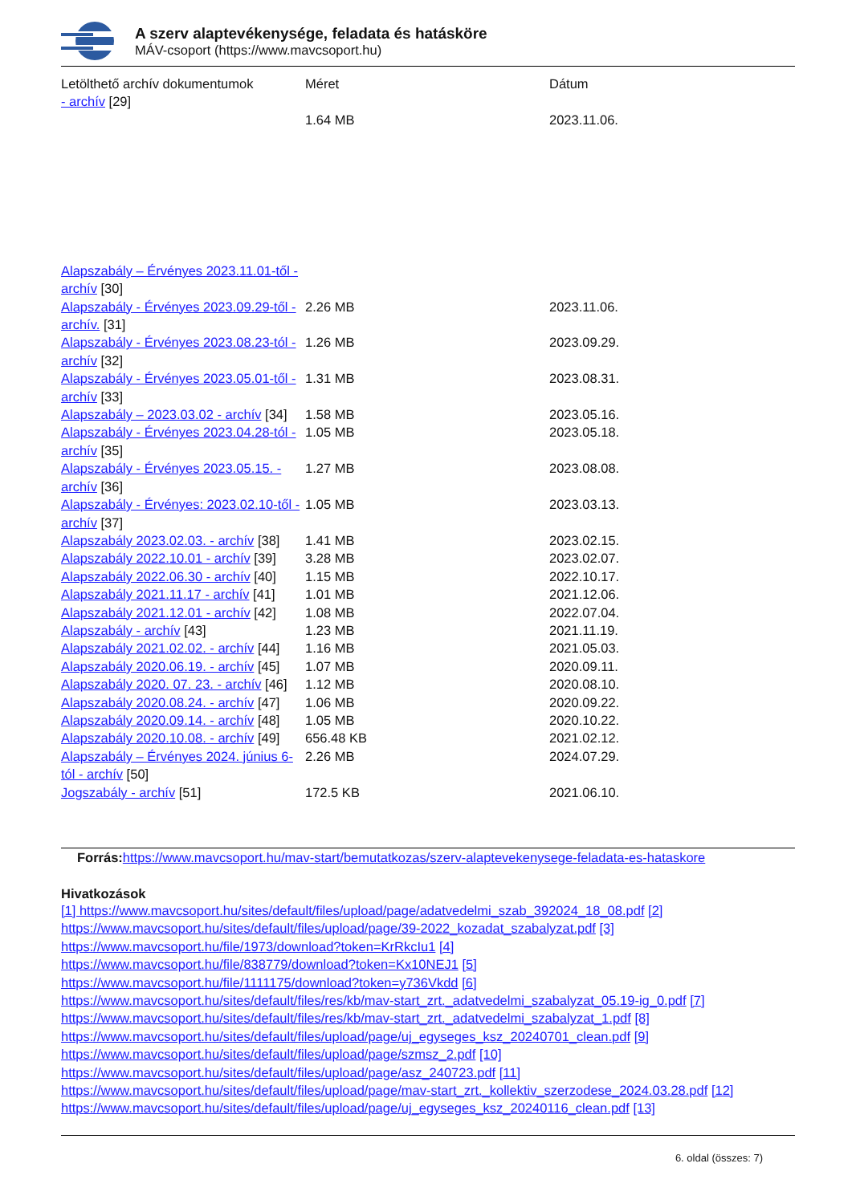A szerv alaptevékenysége, feladata és hatásköre
MÁV-csoport (https://www.mavcsoport.hu)
| Letölthető archív dokumentumok | Méret | Dátum |
| - archív [29] | | |
| | 1.64 MB | 2023.11.06. |
| Alapszabály – Érvényes 2023.11.01-től - archív [30] | | |
| Alapszabály - Érvényes 2023.09.29-től - archív. [31] | 2.26 MB | 2023.11.06. |
| Alapszabály - Érvényes 2023.08.23-tól - archív [32] | 1.26 MB | 2023.09.29. |
| Alapszabály - Érvényes 2023.05.01-től - archív [33] | 1.31 MB | 2023.08.31. |
| Alapszabály – 2023.03.02 - archív [34] | 1.58 MB | 2023.05.16. |
| Alapszabály - Érvényes 2023.04.28-tól - archív [35] | 1.05 MB | 2023.05.18. |
| Alapszabály - Érvényes 2023.05.15. - archív [36] | 1.27 MB | 2023.08.08. |
| Alapszabály - Érvényes: 2023.02.10-től - archív [37] | 1.05 MB | 2023.03.13. |
| Alapszabály 2023.02.03. - archív [38] | 1.41 MB | 2023.02.15. |
| Alapszabály 2022.10.01 - archív [39] | 3.28 MB | 2023.02.07. |
| Alapszabály 2022.06.30 - archív [40] | 1.15 MB | 2022.10.17. |
| Alapszabály 2021.11.17 - archív [41] | 1.01 MB | 2021.12.06. |
| Alapszabály 2021.12.01 - archív [42] | 1.08 MB | 2022.07.04. |
| Alapszabály - archív [43] | 1.23 MB | 2021.11.19. |
| Alapszabály 2021.02.02. - archív [44] | 1.16 MB | 2021.05.03. |
| Alapszabály 2020.06.19. - archív [45] | 1.07 MB | 2020.09.11. |
| Alapszabály 2020. 07. 23. - archív [46] | 1.12 MB | 2020.08.10. |
| Alapszabály 2020.08.24. - archív [47] | 1.06 MB | 2020.09.22. |
| Alapszabály 2020.09.14. - archív [48] | 1.05 MB | 2020.10.22. |
| Alapszabály 2020.10.08. - archív [49] | 656.48 KB | 2021.02.12. |
| Alapszabály – Érvényes 2024. június 6-tól - archív [50] | 2.26 MB | 2024.07.29. |
| Jogszabály - archív [51] | 172.5 KB | 2021.06.10. |
Forrás: https://www.mavcsoport.hu/mav-start/bemutatkozas/szerv-alaptevekenysege-feladata-es-hataskore
Hivatkozások
[1] https://www.mavcsoport.hu/sites/default/files/upload/page/adatvedelmi_szab_392024_18_08.pdf [2]
https://www.mavcsoport.hu/sites/default/files/upload/page/39-2022_kozadat_szabalyzat.pdf [3]
https://www.mavcsoport.hu/file/1973/download?token=KrRkcIu1 [4]
https://www.mavcsoport.hu/file/838779/download?token=Kx10NEJ1 [5]
https://www.mavcsoport.hu/file/1111175/download?token=y736Vkdd [6]
https://www.mavcsoport.hu/sites/default/files/res/kb/mav-start_zrt._adatvedelmi_szabalyzat_05.19-ig_0.pdf [7]
https://www.mavcsoport.hu/sites/default/files/res/kb/mav-start_zrt._adatvedelmi_szabalyzat_1.pdf [8]
https://www.mavcsoport.hu/sites/default/files/upload/page/uj_egyseges_ksz_20240701_clean.pdf [9]
https://www.mavcsoport.hu/sites/default/files/upload/page/szmsz_2.pdf [10]
https://www.mavcsoport.hu/sites/default/files/upload/page/asz_240723.pdf [11]
https://www.mavcsoport.hu/sites/default/files/upload/page/mav-start_zrt._kollektiv_szerzodese_2024.03.28.pdf [12]
https://www.mavcsoport.hu/sites/default/files/upload/page/uj_egyseges_ksz_20240116_clean.pdf [13]
6. oldal (összes: 7)